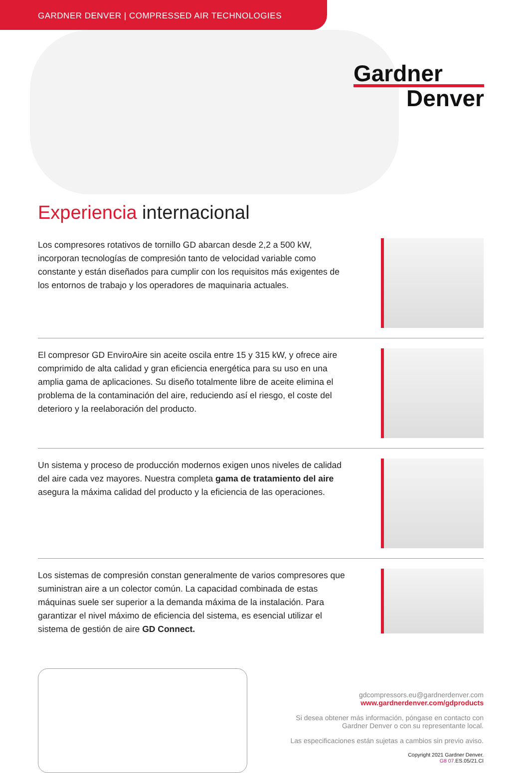GARDNER DENVER | COMPRESSED AIR TECHNOLOGIES
Gardner
Denver
Experiencia internacional
Los compresores rotativos de tornillo GD abarcan desde 2,2 a 500 kW, incorporan tecnologías de compresión tanto de velocidad variable como constante y están diseñados para cumplir con los requisitos más exigentes de los entornos de trabajo y los operadores de maquinaria actuales.
El compresor GD EnviroAire sin aceite oscila entre 15 y 315 kW, y ofrece aire comprimido de alta calidad y gran eficiencia energética para su uso en una amplia gama de aplicaciones. Su diseño totalmente libre de aceite elimina el problema de la contaminación del aire, reduciendo así el riesgo, el coste del deterioro y la reelaboración del producto.
Un sistema y proceso de producción modernos exigen unos niveles de calidad del aire cada vez mayores. Nuestra completa gama de tratamiento del aire asegura la máxima calidad del producto y la eficiencia de las operaciones.
Los sistemas de compresión constan generalmente de varios compresores que suministran aire a un colector común. La capacidad combinada de estas máquinas suele ser superior a la demanda máxima de la instalación. Para garantizar el nivel máximo de eficiencia del sistema, es esencial utilizar el sistema de gestión de aire GD Connect.
gdcompressors.eu@gardnerdenver.com
www.gardnerdenver.com/gdproducts
Si desea obtener más información, póngase en contacto con
Gardner Denver o con su representante local.
Las especificaciones están sujetas a cambios sin previo aviso.
Copyright 2021 Gardner Denver.
G8 07.ES.05/21.CI